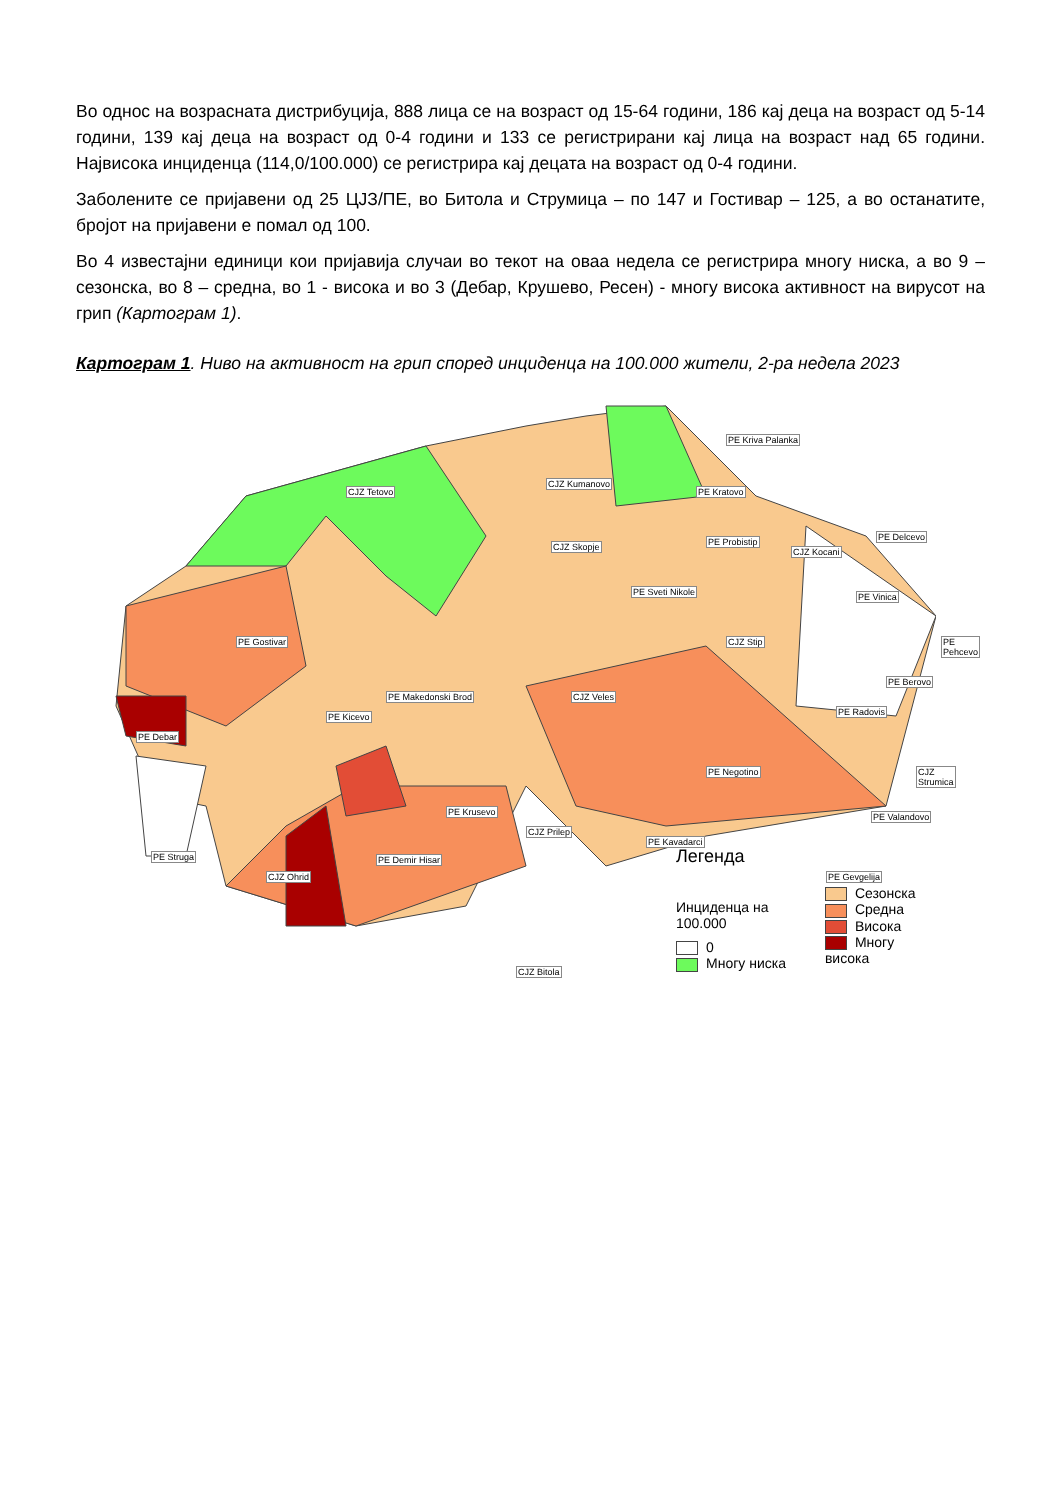Во однос на возрасната дистрибуција, 888 лица се на возраст од 15-64 години, 186 кај деца на возраст од 5-14 години, 139 кај деца на возраст од 0-4 години и 133 се регистрирани кај лица на возраст над 65 години. Највисока инциденца (114,0/100.000) се регистрира кај децата на возраст од 0-4 години.
Заболените се пријавени од 25 ЦЈЗ/ПЕ, во Битола и Струмица – по 147 и Гостивар – 125, а во останатите, бројот на пријавени е помал од 100.
Во 4 известајни единици кои пријавија случаи во текот на оваа недела се регистрира многу ниска, а во 9 – сезонска, во 8 – средна, во 1 - висока и во 3 (Дебар, Крушево, Ресен) - многу висока активност на вирусот на грип (Картограм 1).
Картограм 1. Ниво на активност на грип според инциденца на 100.000 жители, 2-ра недела 2023
CJZ Tetovo
CJZ Kumanovo
PE Kriva Palanka
PE Kratovo
CJZ Skopje PE Probistip
CJZ Kocani
PE Delcevo
PE Sveti Nikole PE Vinica
PE Pehcevo PE Gostivar CJZ Stip
PE Berovo
PE Makedonski Brod CJZ Veles
PE Radovis PE Kicevo
PE Debar
PE Negotino CJZ Strumica
PE Krusevo PE Valandovo
CJZ Prilep
PE Kavadarci
PE Struga PE Demir Hisar
CJZ Ohrid PE Gevgelija
CJZ Bitola
Легенда
Инциденца на 100.000
0
Многу ниска
Сезонска
Средна
Висока
Многу висока